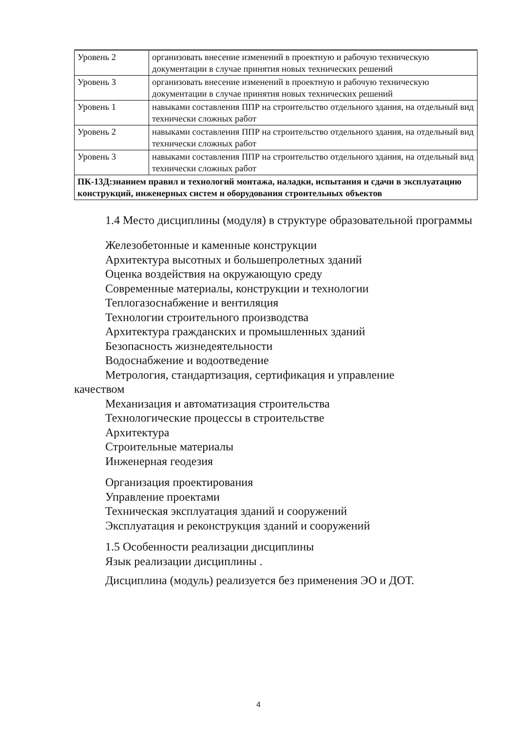| Уровень 2 | организовать внесение изменений в проектную и рабочую техническую документации в случае принятия новых технических решений |
| Уровень 3 | организовать внесение изменений в проектную и рабочую техническую документации в случае принятия новых технических решений |
| Уровень 1 | навыками составления ППР на строительство отдельного здания, на отдельный вид технически сложных работ |
| Уровень 2 | навыками составления ППР на строительство отдельного здания, на отдельный вид технически сложных работ |
| Уровень 3 | навыками составления ППР на строительство отдельного здания, на отдельный вид технически сложных работ |
| ПК-13Д:знанием правил и технологий монтажа, наладки, испытания и сдачи в эксплуатацию конструкций, инженерных систем и оборудования строительных объектов | |
1.4 Место дисциплины (модуля) в структуре образовательной программы
Железобетонные и каменные конструкции
Архитектура высотных и большепролетных зданий
Оценка воздействия на окружающую среду
Современные материалы, конструкции и технологии
Теплогазоснабжение и вентиляция
Технологии строительного производства
Архитектура гражданских и промышленных зданий
Безопасность жизнедеятельности
Водоснабжение и водоотведение
Метрология, стандартизация, сертификация и управление
качеством
Механизация и автоматизация строительства
Технологические процессы в строительстве
Архитектура
Строительные материалы
Инженерная геодезия
Организация проектирования
Управление проектами
Техническая эксплуатация зданий и сооружений
Эксплуатация и реконструкция зданий и сооружений
1.5 Особенности реализации дисциплины
Язык реализации дисциплины .
Дисциплина (модуль) реализуется без применения ЭО и ДОТ.
4